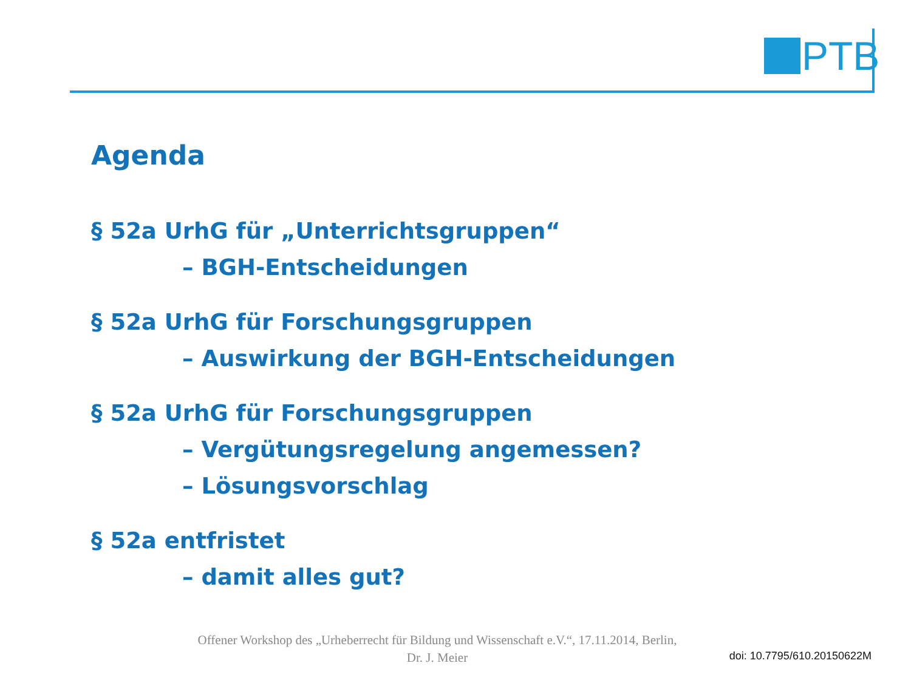PTB
Agenda
§ 52a UrhG für „Unterrichtsgruppen“
– BGH-Entscheidungen
§ 52a UrhG für Forschungsgruppen
– Auswirkung der BGH-Entscheidungen
§ 52a UrhG für Forschungsgruppen
– Vergütungsregelung angemessen?
– Lösungsvorschlag
§ 52a entfristet
– damit alles gut?
Offener Workshop des „Urheberrecht für Bildung und Wissenschaft e.V.“, 17.11.2014, Berlin,
Dr. J. Meier
doi: 10.7795/610.20150622M